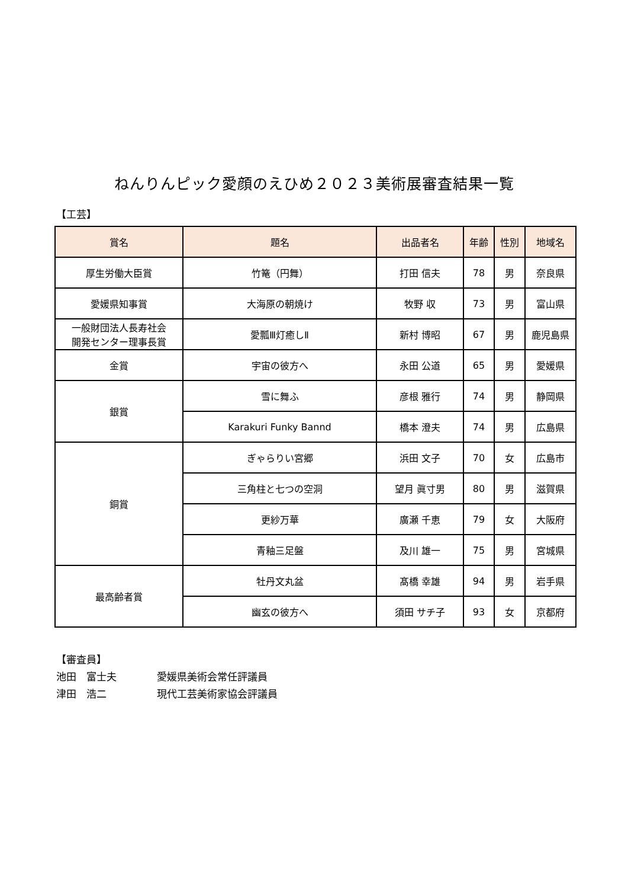ねんりんピック愛顔のえひめ２０２３美術展審査結果一覧
【工芸】
| 賞名 | 題名 | 出品者名 | 年齢 | 性別 | 地域名 |
| --- | --- | --- | --- | --- | --- |
| 厚生労働大臣賞 | 竹篭（円舞） | 打田 信夫 | 78 | 男 | 奈良県 |
| 愛媛県知事賞 | 大海原の朝焼け | 牧野 収 | 73 | 男 | 富山県 |
| 一般財団法人長寿社会 開発センター理事長賞 | 愛瓢Ⅲ灯癒しⅡ | 新村 博昭 | 67 | 男 | 鹿児島県 |
| 金賞 | 宇宙の彼方へ | 永田 公道 | 65 | 男 | 愛媛県 |
| 銀賞 | 雪に舞ふ | 彦根 雅行 | 74 | 男 | 静岡県 |
| | Karakuri Funky Bannd | 橋本 澄夫 | 74 | 男 | 広島県 |
| 銅賞 | ぎゃらりい宮郷 | 浜田 文子 | 70 | 女 | 広島市 |
| | 三角柱と七つの空洞 | 望月 眞寸男 | 80 | 男 | 滋賀県 |
| | 更紗万華 | 廣瀬 千恵 | 79 | 女 | 大阪府 |
| | 青釉三足盤 | 及川 雄一 | 75 | 男 | 宮城県 |
| 最高齢者賞 | 牡丹文丸盆 | 髙橋 幸雄 | 94 | 男 | 岩手県 |
| | 幽玄の彼方へ | 須田 サチ子 | 93 | 女 | 京都府 |
【審査員】
池田　富士夫 愛媛県美術会常任評議員
津田　浩二 現代工芸美術家協会評議員